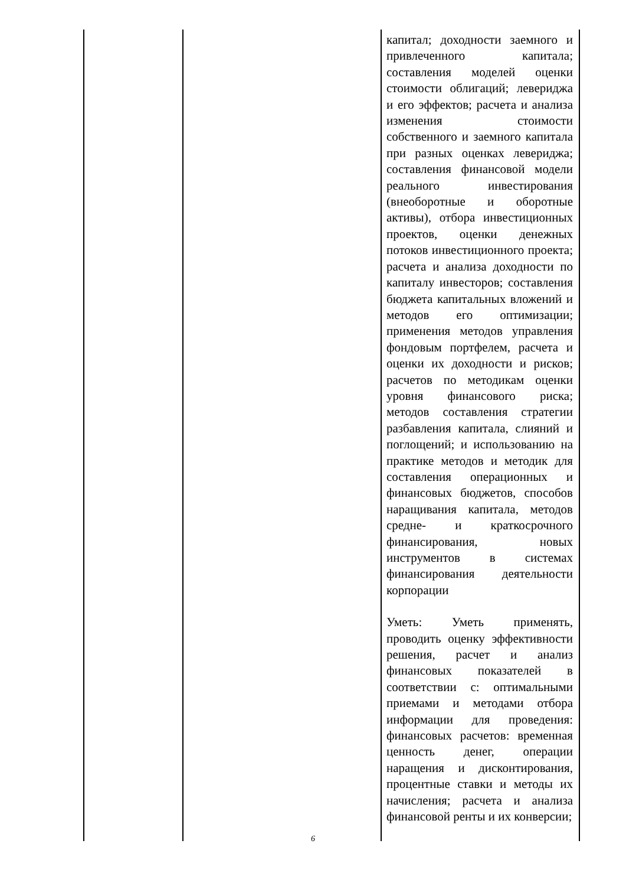| | | капитал; доходности заемного и привлеченного капитала; составления моделей оценки стоимости облигаций; левериджа и его эффектов; расчета и анализа изменения стоимости собственного и заемного капитала при разных оценках левериджа; составления финансовой модели реального инвестирования (внеоборотные и оборотные активы), отбора инвестиционных проектов, оценки денежных потоков инвестиционного проекта; расчета и анализа доходности по капиталу инвесторов; составления бюджета капитальных вложений и методов его оптимизации; применения методов управления фондовым портфелем, расчета и оценки их доходности и рисков; расчетов по методикам оценки уровня финансового риска; методов составления стратегии разбавления капитала, слияний и поглощений; и использованию на практике методов и методик для составления операционных и финансовых бюджетов, способов наращивания капитала, методов средне- и краткосрочного финансирования, новых инструментов в системах финансирования деятельности корпорации Уметь: Уметь применять, проводить оценку эффективности решения, расчет и анализ финансовых показателей в соответствии с: оптимальными приемами и методами отбора информации для проведения: финансовых расчетов: временная ценность денег, операции наращения и дисконтирования, процентные ставки и методы их начисления; расчета и анализа финансовой ренты и их конверсии; |
6